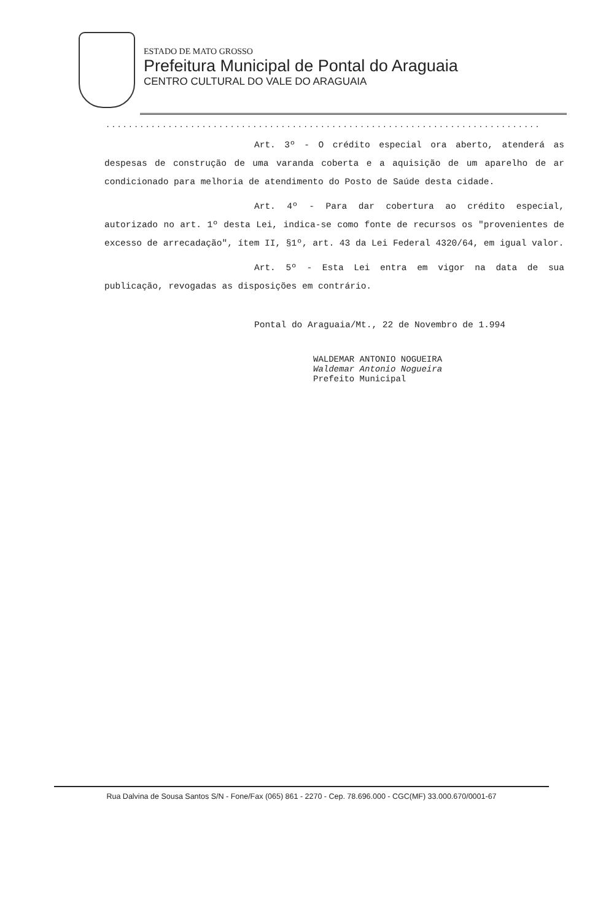ESTADO DE MATO GROSSO
Prefeitura Municipal de Pontal do Araguaia
CENTRO CULTURAL DO VALE DO ARAGUAIA
.............................................................................
Art. 3º - O crédito especial ora aberto, atenderá as despesas de construção de uma varanda coberta e a aquisição de um aparelho de ar condicionado para melhoria de atendimento do Posto de Saúde desta cidade.
Art. 4º - Para dar cobertura ao crédito especial, autorizado no art. 1º desta Lei, indica-se como fonte de recursos os "provenientes de excesso de arrecadação", ítem II, §1º, art. 43 da Lei Federal 4320/64, em igual valor.
Art. 5º - Esta Lei entra em vigor na data de sua publicação, revogadas as disposições em contrário.
Pontal do Araguaia/Mt., 22 de Novembro de 1.994
WALDEMAR ANTONIO NOGUEIRA
Waldemar Antonio Nogueira
Prefeito Municipal
Rua Dalvina de Sousa Santos S/N - Fone/Fax (065) 861 - 2270 - Cep. 78.696.000 - CGC(MF) 33.000.670/0001-67